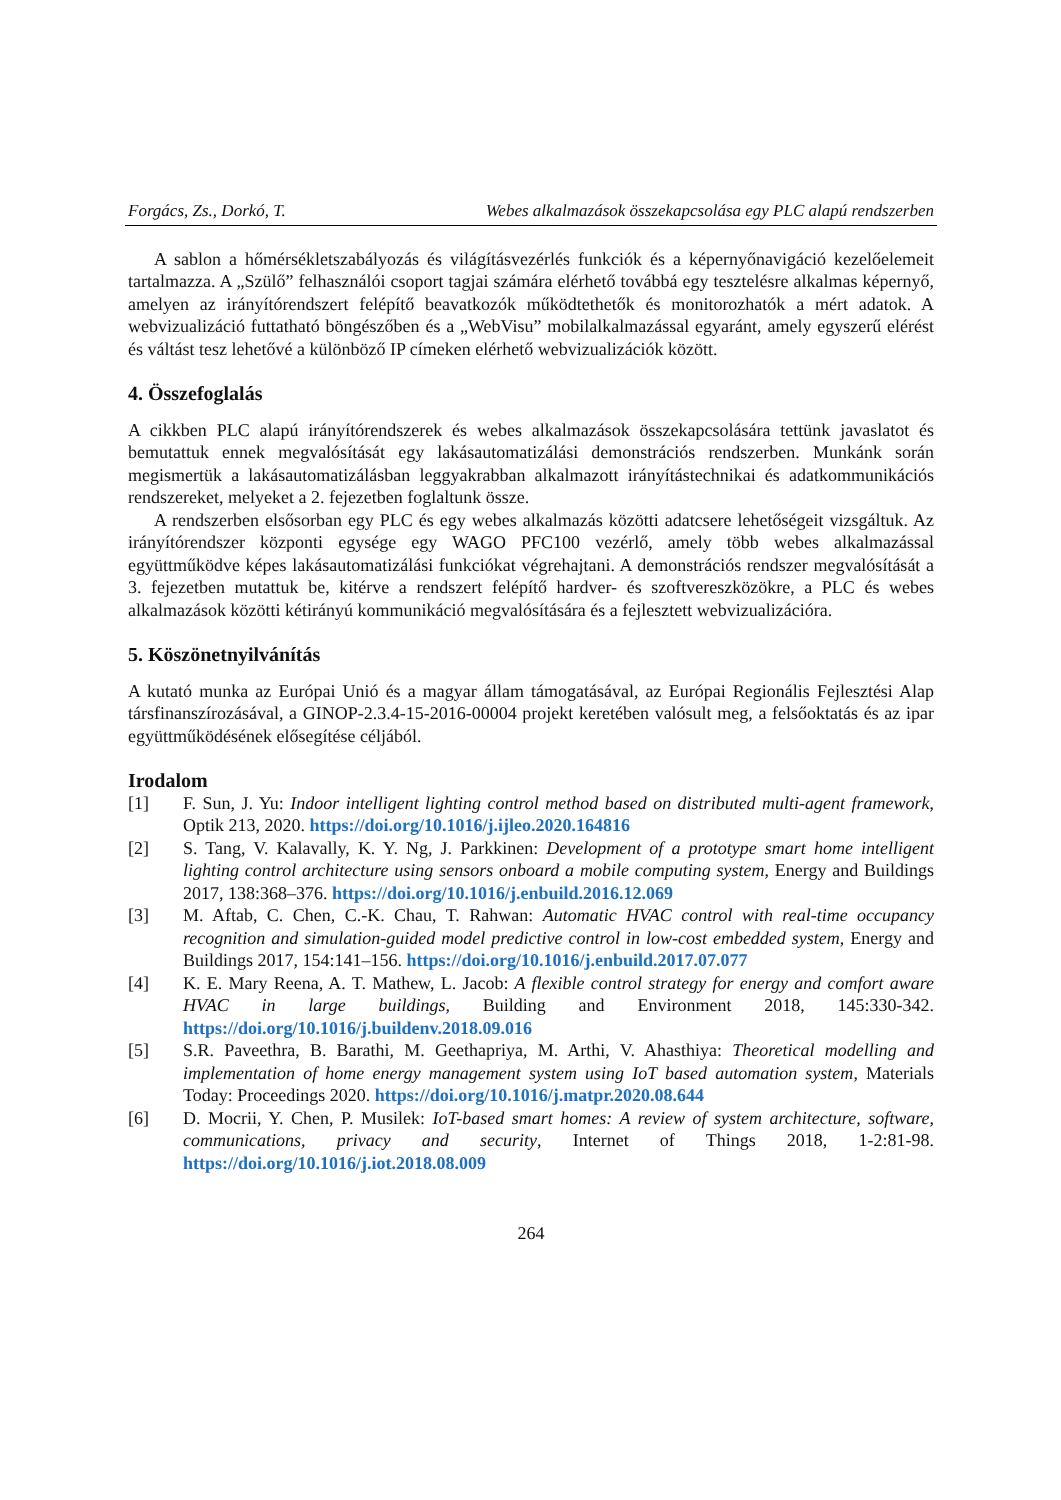Forgács, Zs., Dorkó, T. Webes alkalmazások összekapcsolása egy PLC alapú rendszerben
A sablon a hőmérsékletszabályozás és világításvezérlés funkciók és a képernyőnavigáció kezelőelemeit tartalmazza. A „Szülő” felhasználói csoport tagjai számára elérhető továbbá egy tesztelésre alkalmas képernyő, amelyen az irányítórendszert felépítő beavatkozók működtethetők és monitorozhatók a mért adatok. A webvizualizáció futtatható böngészőben és a „WebVisu” mobilalkalmazással egyaránt, amely egyszerű elérést és váltást tesz lehetővé a különböző IP címeken elérhető webvizualizációk között.
4. Összefoglalás
A cikkben PLC alapú irányítórendszerek és webes alkalmazások összekapcsolására tettünk javaslatot és bemutattuk ennek megvalósítását egy lakásautomatizálási demonstrációs rendszerben. Munkánk során megismertük a lakásautomatizálásban leggyakrabban alkalmazott irányítástechnikai és adatkommunikációs rendszereket, melyeket a 2. fejezetben foglaltunk össze.
A rendszerben elsősorban egy PLC és egy webes alkalmazás közötti adatcsere lehetőségeit vizsgáltuk. Az irányítórendszer központi egysége egy WAGO PFC100 vezérlő, amely több webes alkalmazással együttműködve képes lakásautomatizálási funkciókat végrehajtani. A demonstrációs rendszer megvalósítását a 3. fejezetben mutattuk be, kitérve a rendszert felépítő hardver- és szoftvereszközökre, a PLC és webes alkalmazások közötti kétirányú kommunikáció megvalósítására és a fejlesztett webvizualizációra.
5. Köszönetnyilvánítás
A kutató munka az Európai Unió és a magyar állam támogatásával, az Európai Regionális Fejlesztési Alap társfinanszírozásával, a GINOP-2.3.4-15-2016-00004 projekt keretében valósult meg, a felsőoktatás és az ipar együttműködésének elősegítése céljából.
Irodalom
[1] F. Sun, J. Yu: Indoor intelligent lighting control method based on distributed multi-agent framework, Optik 213, 2020. https://doi.org/10.1016/j.ijleo.2020.164816
[2] S. Tang, V. Kalavally, K. Y. Ng, J. Parkkinen: Development of a prototype smart home intelligent lighting control architecture using sensors onboard a mobile computing system, Energy and Buildings 2017, 138:368–376. https://doi.org/10.1016/j.enbuild.2016.12.069
[3] M. Aftab, C. Chen, C.-K. Chau, T. Rahwan: Automatic HVAC control with real-time occupancy recognition and simulation-guided model predictive control in low-cost embedded system, Energy and Buildings 2017, 154:141–156. https://doi.org/10.1016/j.enbuild.2017.07.077
[4] K. E. Mary Reena, A. T. Mathew, L. Jacob: A flexible control strategy for energy and comfort aware HVAC in large buildings, Building and Environment 2018, 145:330-342. https://doi.org/10.1016/j.buildenv.2018.09.016
[5] S.R. Paveethra, B. Barathi, M. Geethapriya, M. Arthi, V. Ahasthiya: Theoretical modelling and implementation of home energy management system using IoT based automation system, Materials Today: Proceedings 2020. https://doi.org/10.1016/j.matpr.2020.08.644
[6] D. Mocrii, Y. Chen, P. Musilek: IoT-based smart homes: A review of system architecture, software, communications, privacy and security, Internet of Things 2018, 1-2:81-98. https://doi.org/10.1016/j.iot.2018.08.009
264